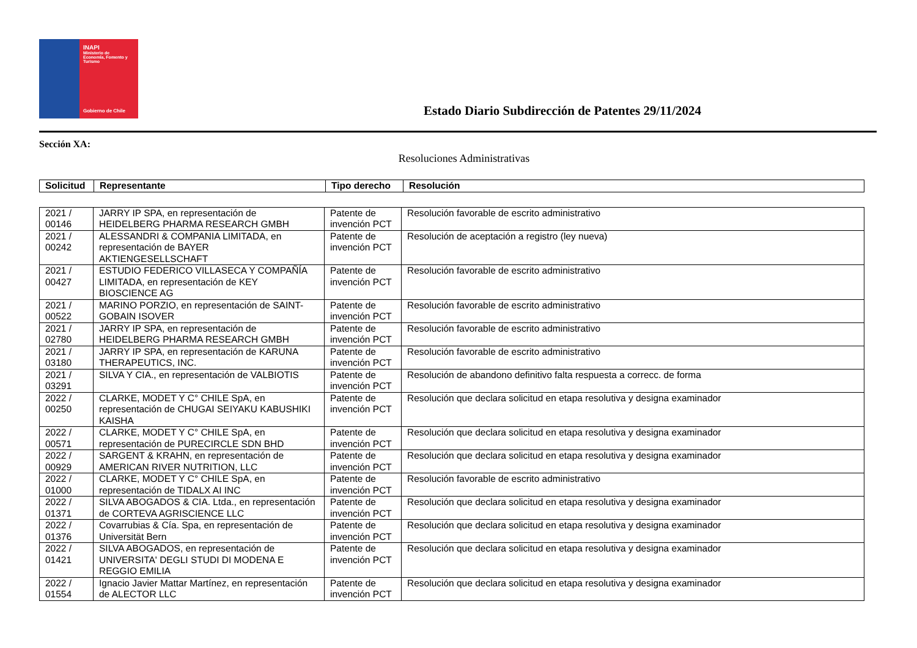INAPI
Ministerio de
Economía, Fomento y
Turismo
Gobierno de Chile
Estado Diario Subdirección de Patentes 29/11/2024
Sección XA:
Resoluciones Administrativas
| Solicitud | Representante | Tipo derecho | Resolución |
| --- | --- | --- | --- |
| 2021 / 00146 | JARRY IP SPA, en representación de HEIDELBERG PHARMA RESEARCH GMBH | Patente de invención PCT | Resolución favorable de escrito administrativo |
| 2021 / 00242 | ALESSANDRI & COMPANIA LIMITADA, en representación de BAYER AKTIENGESELLSCHAFT | Patente de invención PCT | Resolución de aceptación a registro (ley nueva) |
| 2021 / 00427 | ESTUDIO FEDERICO VILLASECA Y COMPAÑÍA LIMITADA, en representación de KEY BIOSCIENCE AG | Patente de invención PCT | Resolución favorable de escrito administrativo |
| 2021 / 00522 | MARINO PORZIO, en representación de SAINT-GOBAIN ISOVER | Patente de invención PCT | Resolución favorable de escrito administrativo |
| 2021 / 02780 | JARRY IP SPA, en representación de HEIDELBERG PHARMA RESEARCH GMBH | Patente de invención PCT | Resolución favorable de escrito administrativo |
| 2021 / 03180 | JARRY IP SPA, en representación de KARUNA THERAPEUTICS, INC. | Patente de invención PCT | Resolución favorable de escrito administrativo |
| 2021 / 03291 | SILVA Y CIA., en representación de VALBIOTIS | Patente de invención PCT | Resolución de abandono definitivo falta respuesta a correcc. de forma |
| 2022 / 00250 | CLARKE, MODET Y C° CHILE SpA, en representación de CHUGAI SEIYAKU KABUSHIKI KAISHA | Patente de invención PCT | Resolución que declara solicitud en etapa resolutiva y designa examinador |
| 2022 / 00571 | CLARKE, MODET Y C° CHILE SpA, en representación de PURECIRCLE SDN BHD | Patente de invención PCT | Resolución que declara solicitud en etapa resolutiva y designa examinador |
| 2022 / 00929 | SARGENT & KRAHN, en representación de AMERICAN RIVER NUTRITION, LLC | Patente de invención PCT | Resolución que declara solicitud en etapa resolutiva y designa examinador |
| 2022 / 01000 | CLARKE, MODET Y C° CHILE SpA, en representación de TIDALX AI INC | Patente de invención PCT | Resolución favorable de escrito administrativo |
| 2022 / 01371 | SILVA ABOGADOS & CIA. Ltda., en representación de CORTEVA AGRISCIENCE LLC | Patente de invención PCT | Resolución que declara solicitud en etapa resolutiva y designa examinador |
| 2022 / 01376 | Covarrubias & Cía. Spa, en representación de Universität Bern | Patente de invención PCT | Resolución que declara solicitud en etapa resolutiva y designa examinador |
| 2022 / 01421 | SILVA ABOGADOS, en representación de UNIVERSITA' DEGLI STUDI DI MODENA E REGGIO EMILIA | Patente de invención PCT | Resolución que declara solicitud en etapa resolutiva y designa examinador |
| 2022 / 01554 | Ignacio Javier Mattar Martínez, en representación de ALECTOR LLC | Patente de invención PCT | Resolución que declara solicitud en etapa resolutiva y designa examinador |